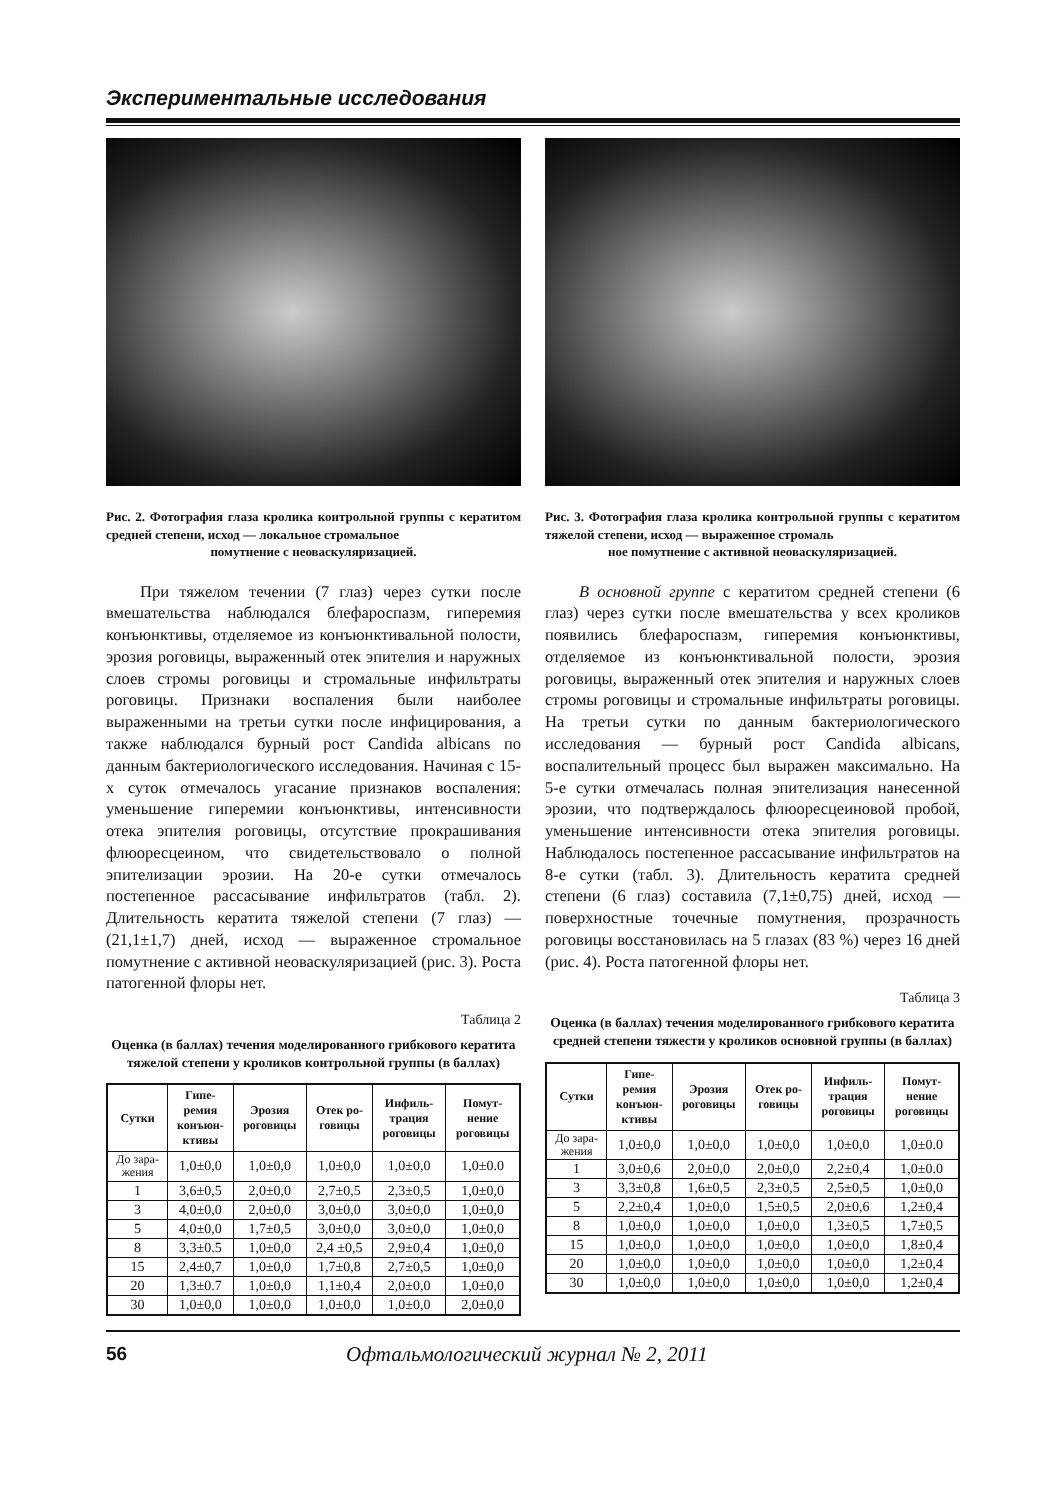Экспериментальные исследования
Рис. 2. Фотография глаза кролика контрольной группы с кератитом средней степени, исход — локальное стромальное
помутнение с неоваскуляризацией.
При тяжелом течении (7 глаз) через сутки после вмешательства наблюдался блефароспазм, гиперемия конъюнктивы, отделяемое из конъюнктивальной полости, эрозия роговицы, выраженный отек эпителия и наружных слоев стромы роговицы и стромальные инфильтраты роговицы. Признаки воспаления были наиболее выраженными на третьи сутки после инфицирования, а также наблюдался бурный рост Candida albicans по данным бактериологического исследования. Начиная с 15-х суток отмечалось угасание признаков воспаления: уменьшение гиперемии конъюнктивы, интенсивности отека эпителия роговицы, отсутствие прокрашивания флюоресцеином, что свидетельствовало о полной эпителизации эрозии. На 20-е сутки отмечалось постепенное рассасывание инфильтратов (табл. 2). Длительность кератита тяжелой степени (7 глаз) — (21,1±1,7) дней, исход — выраженное стромальное помутнение с активной неоваскуляризацией (рис. 3). Роста патогенной флоры нет.
Таблица 2
Оценка (в баллах) течения моделированного грибкового кератита тяжелой степени у кроликов контрольной группы (в баллах)
| Сутки | Гипе- ремия конъюн- ктивы | Эрозия роговицы | Отек ро- говицы | Инфиль- трация роговицы | Помут- нение роговицы |
| --- | --- | --- | --- | --- | --- |
| До зара- жения | 1,0±0,0 | 1,0±0,0 | 1,0±0,0 | 1,0±0,0 | 1,0±0.0 |
| 1 | 3,6±0,5 | 2,0±0,0 | 2,7±0,5 | 2,3±0,5 | 1,0±0,0 |
| 3 | 4,0±0,0 | 2,0±0,0 | 3,0±0,0 | 3,0±0,0 | 1,0±0,0 |
| 5 | 4,0±0,0 | 1,7±0,5 | 3,0±0,0 | 3,0±0,0 | 1,0±0,0 |
| 8 | 3,3±0.5 | 1,0±0,0 | 2,4 ±0,5 | 2,9±0,4 | 1,0±0,0 |
| 15 | 2,4±0,7 | 1,0±0,0 | 1,7±0,8 | 2,7±0,5 | 1,0±0,0 |
| 20 | 1,3±0.7 | 1,0±0,0 | 1,1±0,4 | 2,0±0,0 | 1,0±0,0 |
| 30 | 1,0±0,0 | 1,0±0,0 | 1,0±0,0 | 1,0±0,0 | 2,0±0,0 |
Рис. 3. Фотография глаза кролика контрольной группы с кератитом тяжелой степени, исход — выраженное стромаль
ное помутнение с активной неоваскуляризацией.
В основной группе с кератитом средней степени (6 глаз) через сутки после вмешательства у всех кроликов появились блефароспазм, гиперемия конъюнктивы, отделяемое из конъюнктивальной полости, эрозия роговицы, выраженный отек эпителия и наружных слоев стромы роговицы и стромальные инфильтраты роговицы. На третьи сутки по данным бактериологического исследования — бурный рост Candida albicans, воспалительный процесс был выражен максимально. На 5-е сутки отмечалась полная эпителизация нанесенной эрозии, что подтверждалось флюоресцеиновой пробой, уменьшение интенсивности отека эпителия роговицы. Наблюдалось постепенное рассасывание инфильтратов на 8-е сутки (табл. 3). Длительность кератита средней степени (6 глаз) составила (7,1±0,75) дней, исход — поверхностные точечные помутнения, прозрачность роговицы восстановилась на 5 глазах (83 %) через 16 дней (рис. 4). Роста патогенной флоры нет.
Таблица 3
Оценка (в баллах) течения моделированного грибкового кератита средней степени тяжести у кроликов основной группы (в баллах)
| Сутки | Гипе- ремия конъюн- ктивы | Эрозия роговицы | Отек ро- говицы | Инфиль- трация роговицы | Помут- нение роговицы |
| --- | --- | --- | --- | --- | --- |
| До зара- жения | 1,0±0,0 | 1,0±0,0 | 1,0±0,0 | 1,0±0,0 | 1,0±0.0 |
| 1 | 3,0±0,6 | 2,0±0,0 | 2,0±0,0 | 2,2±0,4 | 1,0±0.0 |
| 3 | 3,3±0,8 | 1,6±0,5 | 2,3±0,5 | 2,5±0,5 | 1,0±0,0 |
| 5 | 2,2±0,4 | 1,0±0,0 | 1,5±0,5 | 2,0±0,6 | 1,2±0,4 |
| 8 | 1,0±0,0 | 1,0±0,0 | 1,0±0,0 | 1,3±0,5 | 1,7±0,5 |
| 15 | 1,0±0,0 | 1,0±0,0 | 1,0±0,0 | 1,0±0,0 | 1,8±0,4 |
| 20 | 1,0±0,0 | 1,0±0,0 | 1,0±0,0 | 1,0±0,0 | 1,2±0,4 |
| 30 | 1,0±0,0 | 1,0±0,0 | 1,0±0,0 | 1,0±0,0 | 1,2±0,4 |
56 Офтальмологический журнал № 2, 2011